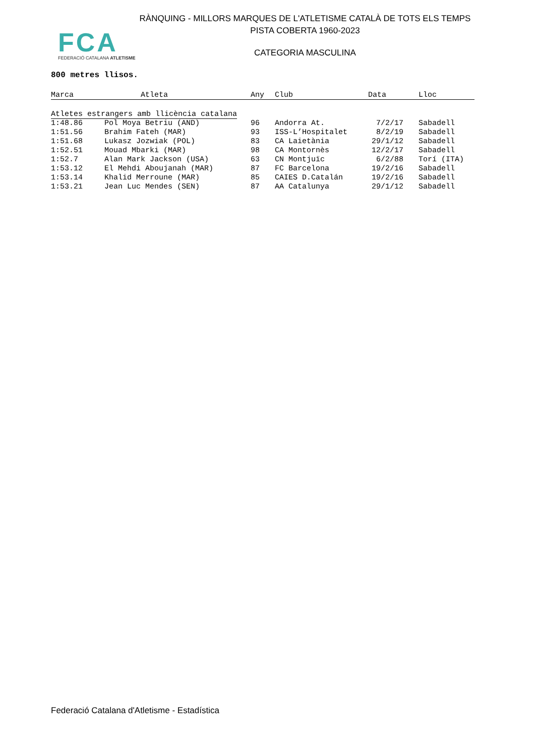RÀNQUING - MILLORS MARQUES DE L'ATLETISME CATALÀ DE TOTS ELS TEMPS
PISTA COBERTA 1960-2023
FCA
FEDERACIÓ CATALANA ATLETISME
CATEGORIA MASCULINA
800 metres llisos.
| Marca | Atleta | Any | Club | Data | Lloc |
| --- | --- | --- | --- | --- | --- |
| Atletes estrangers amb llicència catalana | | | | | |
| 1:48.86 | Pol Moya Betriu (AND) | 96 | Andorra At. | 7/2/17 | Sabadell |
| 1:51.56 | Brahim Fateh (MAR) | 93 | ISS-L’Hospitalet | 8/2/19 | Sabadell |
| 1:51.68 | Lukasz Jozwiak (POL) | 83 | CA Laietània | 29/1/12 | Sabadell |
| 1:52.51 | Mouad Mbarki (MAR) | 98 | CA Montornès | 12/2/17 | Sabadell |
| 1:52.7 | Alan Mark Jackson (USA) | 63 | CN Montjuïc | 6/2/88 | Torí (ITA) |
| 1:53.12 | El Mehdi Aboujanah (MAR) | 87 | FC Barcelona | 19/2/16 | Sabadell |
| 1:53.14 | Khalid Merroune (MAR) | 85 | CAIES D.Catalán | 19/2/16 | Sabadell |
| 1:53.21 | Jean Luc Mendes (SEN) | 87 | AA Catalunya | 29/1/12 | Sabadell |
Federació Catalana d'Atletisme - Estadística